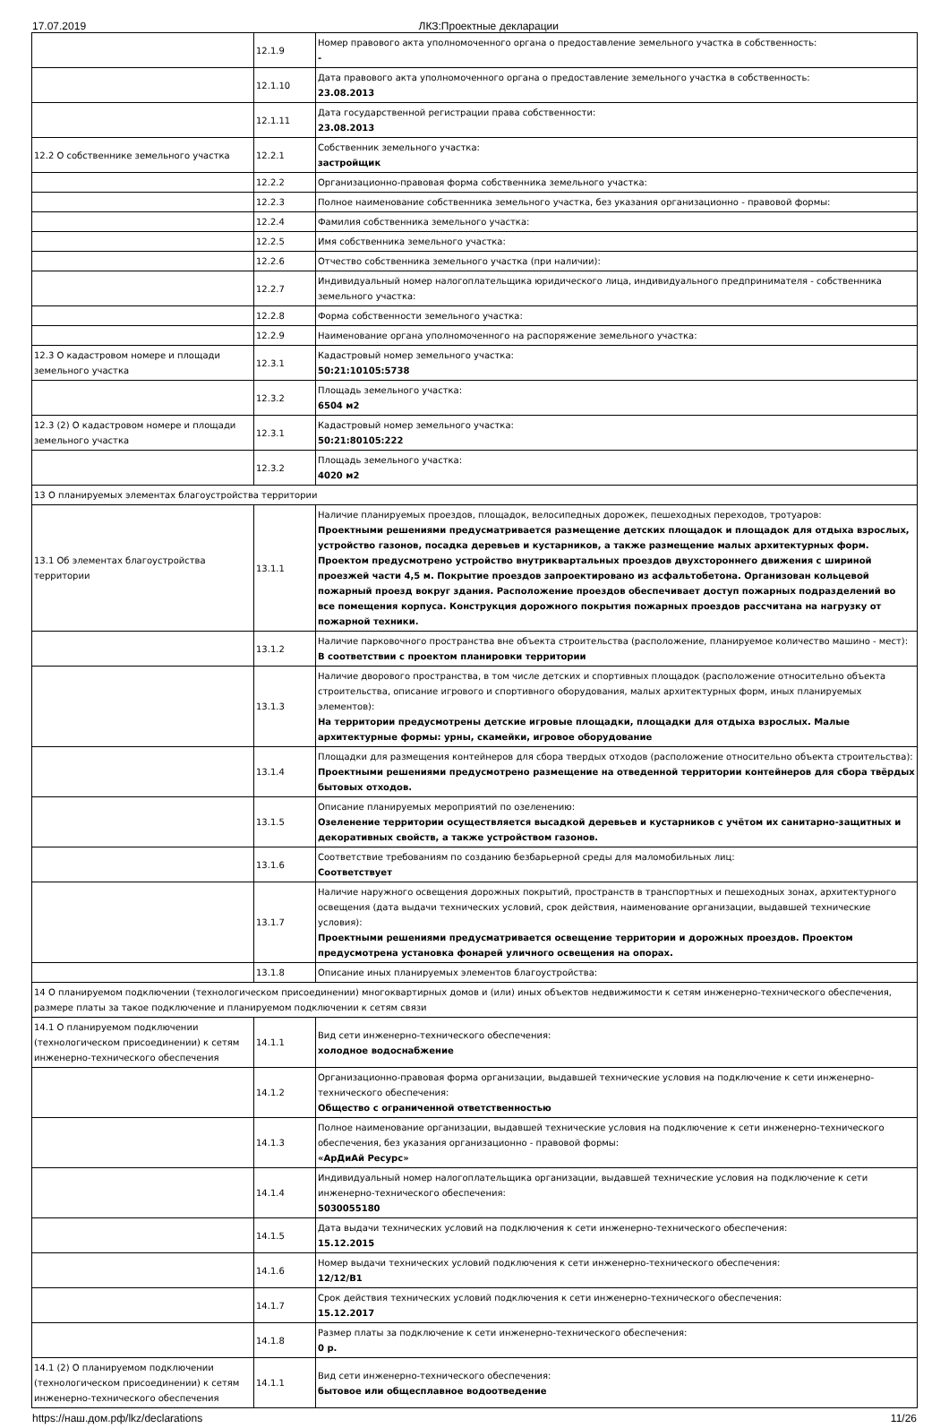17.07.2019 ЛКЗ:Проектные декларации
| | 12.1.9 | Номер правового акта уполномоченного органа о предоставление земельного участка в собственность: - |
| | 12.1.10 | Дата правового акта уполномоченного органа о предоставление земельного участка в собственность: 23.08.2013 |
| | 12.1.11 | Дата государственной регистрации права собственности: 23.08.2013 |
| 12.2 О собственнике земельного участка | 12.2.1 | Собственник земельного участка: застройщик |
| | 12.2.2 | Организационно-правовая форма собственника земельного участка: |
| | 12.2.3 | Полное наименование собственника земельного участка, без указания организационно - правовой формы: |
| | 12.2.4 | Фамилия собственника земельного участка: |
| | 12.2.5 | Имя собственника земельного участка: |
| | 12.2.6 | Отчество собственника земельного участка (при наличии): |
| | 12.2.7 | Индивидуальный номер налогоплательщика юридического лица, индивидуального предпринимателя - собственника земельного участка: |
| | 12.2.8 | Форма собственности земельного участка: |
| | 12.2.9 | Наименование органа уполномоченного на распоряжение земельного участка: |
| 12.3 О кадастровом номере и площади земельного участка | 12.3.1 | Кадастровый номер земельного участка: 50:21:10105:5738 |
| | 12.3.2 | Площадь земельного участка: 6504 м2 |
| 12.3 (2) О кадастровом номере и площади земельного участка | 12.3.1 | Кадастровый номер земельного участка: 50:21:80105:222 |
| | 12.3.2 | Площадь земельного участка: 4020 м2 |
| 13 О планируемых элементах благоустройства территории | | |
| 13.1 Об элементах благоустройства территории | 13.1.1 | Наличие планируемых проездов, площадок, велосипедных дорожек, пешеходных переходов, тротуаров: Проектными решениями предусматривается размещение детских площадок и площадок для отдыха взрослых, устройство газонов, посадка деревьев и кустарников, а также размещение малых архитектурных форм. Проектом предусмотрено устройство внутриквартальных проездов двухстороннего движения с шириной проезжей части 4,5 м. Покрытие проездов запроектировано из асфальтобетона. Организован кольцевой пожарный проезд вокруг здания. Расположение проездов обеспечивает доступ пожарных подразделений во все помещения корпуса. Конструкция дорожного покрытия пожарных проездов рассчитана на нагрузку от пожарной техники. |
| | 13.1.2 | Наличие парковочного пространства вне объекта строительства (расположение, планируемое количество машино - мест): В соответствии с проектом планировки территории |
| | 13.1.3 | Наличие дворового пространства, в том числе детских и спортивных площадок (расположение относительно объекта строительства, описание игрового и спортивного оборудования, малых архитектурных форм, иных планируемых элементов): На территории предусмотрены детские игровые площадки, площадки для отдыха взрослых. Малые архитектурные формы: урны, скамейки, игровое оборудование |
| | 13.1.4 | Площадки для размещения контейнеров для сбора твердых отходов (расположение относительно объекта строительства): Проектными решениями предусмотрено размещение на отведенной территории контейнеров для сбора твёрдых бытовых отходов. |
| | 13.1.5 | Описание планируемых мероприятий по озеленению: Озеленение территории осуществляется высадкой деревьев и кустарников с учётом их санитарно-защитных и декоративных свойств, а также устройством газонов. |
| | 13.1.6 | Соответствие требованиям по созданию безбарьерной среды для маломобильных лиц: Соответствует |
| | 13.1.7 | Наличие наружного освещения дорожных покрытий, пространств в транспортных и пешеходных зонах, архитектурного освещения (дата выдачи технических условий, срок действия, наименование организации, выдавшей технические условия): Проектными решениями предусматривается освещение территории и дорожных проездов. Проектом предусмотрена установка фонарей уличного освещения на опорах. |
| | 13.1.8 | Описание иных планируемых элементов благоустройства: |
| 14 О планируемом подключении (технологическом присоединении) многоквартирных домов и (или) иных объектов недвижимости к сетям инженерно-технического обеспечения, размере платы за такое подключение и планируемом подключении к сетям связи | | |
| 14.1 О планируемом подключении (технологическом присоединении) к сетям инженерно-технического обеспечения | 14.1.1 | Вид сети инженерно-технического обеспечения: холодное водоснабжение |
| | 14.1.2 | Организационно-правовая форма организации, выдавшей технические условия на подключение к сети инженерно-технического обеспечения: Общество с ограниченной ответственностью |
| | 14.1.3 | Полное наименование организации, выдавшей технические условия на подключение к сети инженерно-технического обеспечения, без указания организационно - правовой формы: «АрДиАй Ресурс» |
| | 14.1.4 | Индивидуальный номер налогоплательщика организации, выдавшей технические условия на подключение к сети инженерно-технического обеспечения: 5030055180 |
| | 14.1.5 | Дата выдачи технических условий на подключения к сети инженерно-технического обеспечения: 15.12.2015 |
| | 14.1.6 | Номер выдачи технических условий подключения к сети инженерно-технического обеспечения: 12/12/В1 |
| | 14.1.7 | Срок действия технических условий подключения к сети инженерно-технического обеспечения: 15.12.2017 |
| | 14.1.8 | Размер платы за подключение к сети инженерно-технического обеспечения: 0 р. |
| 14.1 (2) О планируемом подключении (технологическом присоединении) к сетям инженерно-технического обеспечения | 14.1.1 | Вид сети инженерно-технического обеспечения: бытовое или общесплавное водоотведение |
https://наш.дом.рф/lkz/declarations 11/26